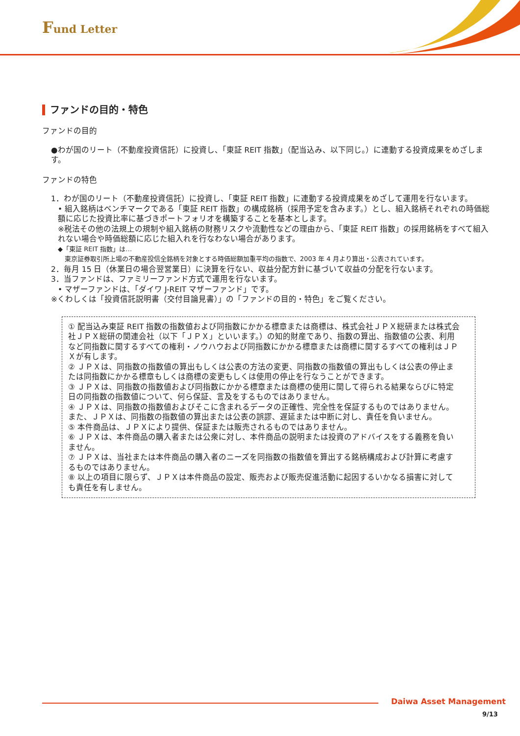Fund Letter
ファンドの目的・特色
ファンドの目的
●わが国のリート（不動産投資信託）に投資し、「東証 REIT 指数」（配当込み、以下同じ。）に連動する投資成果をめざします。
ファンドの特色
1．わが国のリート（不動産投資信託）に投資し、「東証 REIT 指数」に連動する投資成果をめざして運用を行ないます。
• 組入銘柄はベンチマークである「東証 REIT 指数」の構成銘柄（採用予定を含みます。）とし、組入銘柄それぞれの時価総額に応じた投資比率に基づきポートフォリオを構築することを基本とします。
※税法その他の法規上の規制や組入銘柄の財務リスクや流動性などの理由から、「東証 REIT 指数」の採用銘柄をすべて組入れない場合や時価総額に応じた組入れを行なわない場合があります。
◆「東証 REIT 指数」は…
東京証券取引所上場の不動産投信全銘柄を対象とする時価総額加重平均の指数で、2003 年 4 月より算出・公表されています。
2．毎月 15 日（休業日の場合翌営業日）に決算を行ない、収益分配方針に基づいて収益の分配を行ないます。
3．当ファンドは、ファミリーファンド方式で運用を行ないます。
• マザーファンドは、「ダイワ J-REIT マザーファンド」です。
※くわしくは「投資信託説明書（交付目論見書）」の「ファンドの目的・特色」をご覧ください。
① 配当込み東証 REIT 指数の指数値および同指数にかかる標章または商標は、株式会社ＪＰＸ総研または株式会社ＪＰＸ総研の関連会社（以下「ＪＰＸ」といいます。）の知的財産であり、指数の算出、指数値の公表、利用など同指数に関するすべての権利・ノウハウおよび同指数にかかる標章または商標に関するすべての権利はＪＰＸが有します。
② ＪＰＸは、同指数の指数値の算出もしくは公表の方法の変更、同指数の指数値の算出もしくは公表の停止または同指数にかかる標章もしくは商標の変更もしくは使用の停止を行なうことができます。
③ ＪＰＸは、同指数の指数値および同指数にかかる標章または商標の使用に関して得られる結果ならびに特定日の同指数の指数値について、何ら保証、言及をするものではありません。
④ ＪＰＸは、同指数の指数値およびそこに含まれるデータの正確性、完全性を保証するものではありません。また、ＪＰＸは、同指数の指数値の算出または公表の誤謬、遅延または中断に対し、責任を負いません。
⑤ 本件商品は、ＪＰＸにより提供、保証または販売されるものではありません。
⑥ ＪＰＸは、本件商品の購入者または公衆に対し、本件商品の説明または投資のアドバイスをする義務を負いません。
⑦ ＪＰＸは、当社または本件商品の購入者のニーズを同指数の指数値を算出する銘柄構成および計算に考慮するものではありません。
⑧ 以上の項目に限らず、ＪＰＸは本件商品の設定、販売および販売促進活動に起因するいかなる損害に対しても責任を有しません。
Daiwa Asset Management
9/13